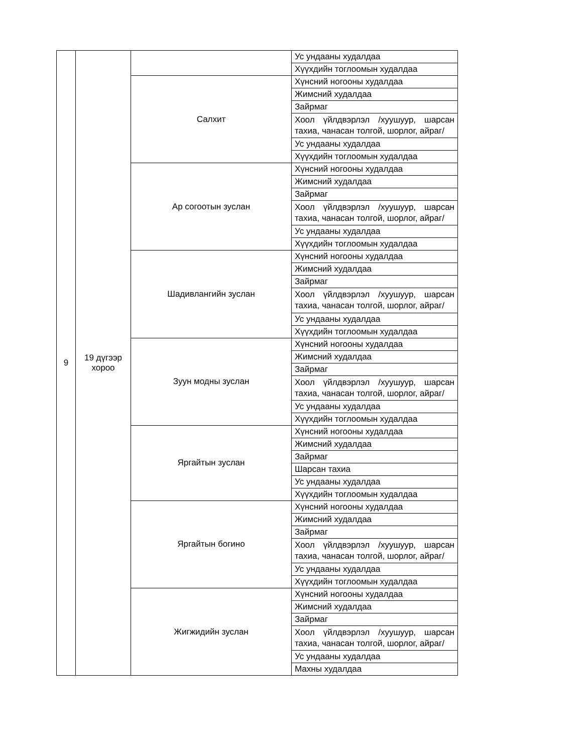| 9 | 19 дүгээр хороо | | Ус ундааны худалдаа |
| | | | Хүүхдийн тоглоомын худалдаа |
| | | Салхит | Хүнсний ногооны худалдаа |
| | | | Жимсний худалдаа |
| | | | Зайрмаг |
| | | | Хоол үйлдвэрлэл /хуушуур, шарсан тахиа, чанасан толгой, шорлог, айраг/ |
| | | | Ус ундааны худалдаа |
| | | | Хүүхдийн тоглоомын худалдаа |
| | | Ар согоотын зуслан | Хүнсний ногооны худалдаа |
| | | | Жимсний худалдаа |
| | | | Зайрмаг |
| | | | Хоол үйлдвэрлэл /хуушуур, шарсан тахиа, чанасан толгой, шорлог, айраг/ |
| | | | Ус ундааны худалдаа |
| | | | Хүүхдийн тоглоомын худалдаа |
| | | Шадивлангийн зуслан | Хүнсний ногооны худалдаа |
| | | | Жимсний худалдаа |
| | | | Зайрмаг |
| | | | Хоол үйлдвэрлэл /хуушуур, шарсан тахиа, чанасан толгой, шорлог, айраг/ |
| | | | Ус ундааны худалдаа |
| | | | Хүүхдийн тоглоомын худалдаа |
| | | Зуун модны зуслан | Хүнсний ногооны худалдаа |
| | | | Жимсний худалдаа |
| | | | Зайрмаг |
| | | | Хоол үйлдвэрлэл /хуушуур, шарсан тахиа, чанасан толгой, шорлог, айраг/ |
| | | | Ус ундааны худалдаа |
| | | | Хүүхдийн тоглоомын худалдаа |
| | | Яргайтын зуслан | Хүнсний ногооны худалдаа |
| | | | Жимсний худалдаа |
| | | | Зайрмаг |
| | | | Шарсан тахиа |
| | | | Ус ундааны худалдаа |
| | | | Хүүхдийн тоглоомын худалдаа |
| | | Яргайтын богино | Хүнсний ногооны худалдаа |
| | | | Жимсний худалдаа |
| | | | Зайрмаг |
| | | | Хоол үйлдвэрлэл /хуушуур, шарсан тахиа, чанасан толгой, шорлог, айраг/ |
| | | | Ус ундааны худалдаа |
| | | | Хүүхдийн тоглоомын худалдаа |
| | | Жигжидийн зуслан | Хүнсний ногооны худалдаа |
| | | | Жимсний худалдаа |
| | | | Зайрмаг |
| | | | Хоол үйлдвэрлэл /хуушуур, шарсан тахиа, чанасан толгой, шорлог, айраг/ |
| | | | Ус ундааны худалдаа |
| | | | Махны худалдаа |